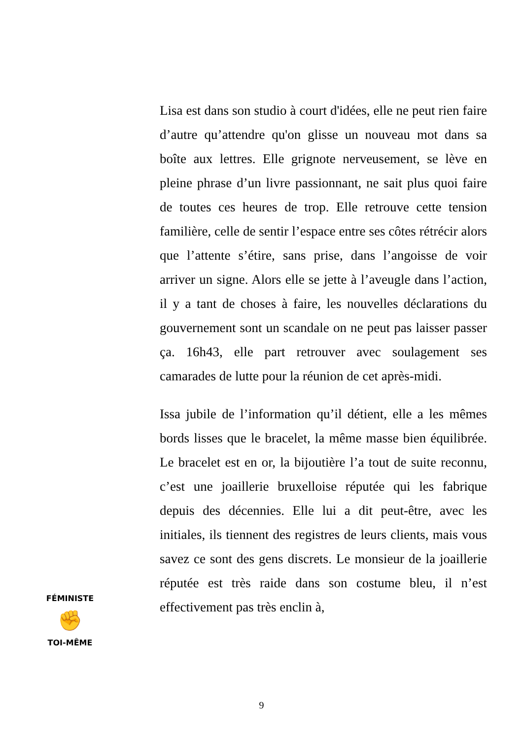Lisa est dans son studio à court d'idées, elle ne peut rien faire d’autre qu’attendre qu'on glisse un nouveau mot dans sa boîte aux lettres. Elle grignote nerveusement, se lève en pleine phrase d’un livre passionnant, ne sait plus quoi faire de toutes ces heures de trop. Elle retrouve cette tension familière, celle de sentir l’espace entre ses côtes rétrécir alors que l’attente s’étire, sans prise, dans l’angoisse de voir arriver un signe. Alors elle se jette à l’aveugle dans l’action, il y a tant de choses à faire, les nouvelles déclarations du gouvernement sont un scandale on ne peut pas laisser passer ça. 16h43, elle part retrouver avec soulagement ses camarades de lutte pour la réunion de cet après-midi.
Issa jubile de l’information qu’il détient, elle a les mêmes bords lisses que le bracelet, la même masse bien équilibrée. Le bracelet est en or, la bijoutière l’a tout de suite reconnu, c’est une joaillerie bruxelloise réputée qui les fabrique depuis des décennies. Elle lui a dit peut-être, avec les initiales, ils tiennent des registres de leurs clients, mais vous savez ce sont des gens discrets. Le monsieur de la joaillerie réputée est très raide dans son costume bleu, il n’est effectivement pas très enclin à,
FÉMINISTE
✊
TOI-MÊME
9